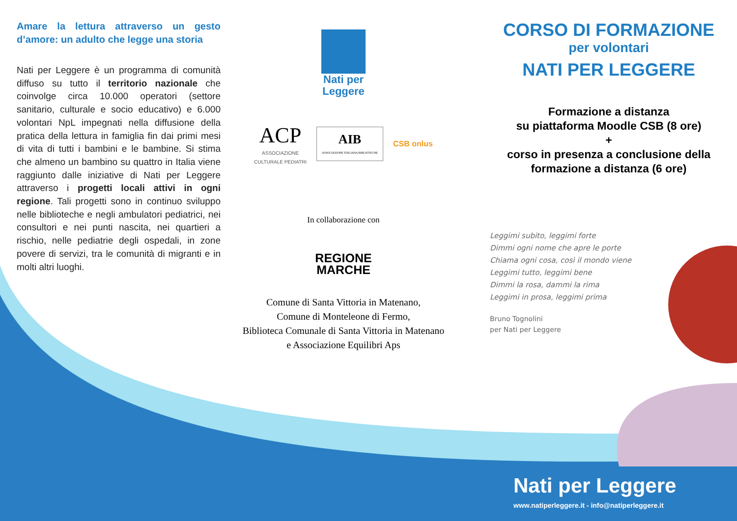Amare la lettura attraverso un gesto d’amore: un adulto che legge una storia
Nati per Leggere è un programma di comunità diffuso su tutto il territorio nazionale che coinvolge circa 10.000 operatori (settore sanitario, culturale e socio educativo) e 6.000 volontari NpL impegnati nella diffusione della pratica della lettura in famiglia fin dai primi mesi di vita di tutti i bambini e le bambine. Si stima che almeno un bambino su quattro in Italia viene raggiunto dalle iniziative di Nati per Leggere attraverso i progetti locali attivi in ogni regione. Tali progetti sono in continuo sviluppo nelle biblioteche e negli ambulatori pediatrici, nei consultori e nei punti nascita, nei quartieri a rischio, nelle pediatrie degli ospedali, in zone povere di servizi, tra le comunità di migranti e in molti altri luoghi.
Nati per
Leggere
ACP
ASSOCIAZIONE
CULTURALE PEDIATRI
AIB
ASSOCIAZIONE ITALIANA BIBLIOTECHE
CSB onlus
In collaborazione con
REGIONE
MARCHE
Comune di Santa Vittoria in Matenano,
Comune di Monteleone di Fermo,
Biblioteca Comunale di Santa Vittoria in Matenano
e Associazione Equilibri Aps
CORSO DI FORMAZIONE
per volontari
NATI PER LEGGERE
Formazione a distanza
su piattaforma Moodle CSB (8 ore)
+
corso in presenza a conclusione della formazione a distanza (6 ore)
Leggimi subito, leggimi forte
Dimmi ogni nome che apre le porte
Chiama ogni cosa, così il mondo viene
Leggimi tutto, leggimi bene
Dimmi la rosa, dammi la rima
Leggimi in prosa, leggimi prima
Bruno Tognolini
per Nati per Leggere
Nati per Leggere
www.natiperleggere.it - info@natiperleggere.it